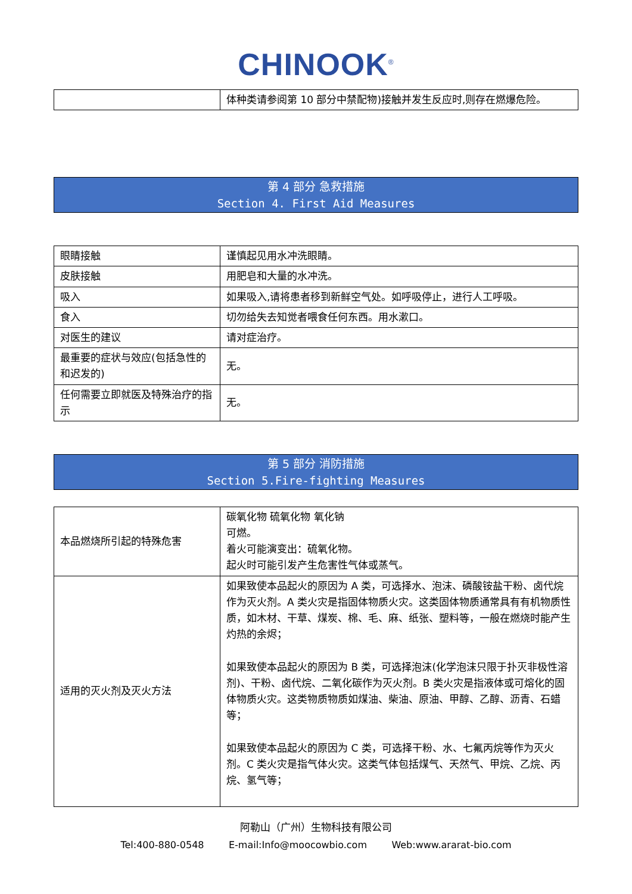CHINOOK<sup>®</sup>
| | 体种类请参阅第 10 部分中禁配物)接触并发生反应时,则存在燃爆危险。 |
第 4 部分 急救措施
Section 4. First Aid Measures
| 眼睛接触 | 谨慎起见用水冲洗眼睛。 |
| 皮肤接触 | 用肥皂和大量的水冲洗。 |
| 吸入 | 如果吸入,请将患者移到新鲜空气处。如呼吸停止，进行人工呼吸。 |
| 食入 | 切勿给失去知觉者喂食任何东西。用水漱口。 |
| 对医生的建议 | 请对症治疗。 |
| 最重要的症状与效应(包括急性的和迟发的) | 无。 |
| 任何需要立即就医及特殊治疗的指示 | 无。 |
第 5 部分 消防措施
Section 5.Fire-fighting Measures
| 本品燃烧所引起的特殊危害 | 碳氧化物 硫氧化物 氧化钠 可燃。 着火可能演变出：硫氧化物。 起火时可能引发产生危害性气体或蒸气。 |
| 适用的灭火剂及灭火方法 | 如果致使本品起火的原因为 A 类，可选择水、泡沫、磷酸铵盐干粉、卤代烷作为灭火剂。A 类火灾是指固体物质火灾。这类固体物质通常具有有机物质性质，如木材、干草、煤炭、棉、毛、麻、纸张、塑料等，一般在燃烧时能产生灼热的余烬； 如果致使本品起火的原因为 B 类，可选择泡沫(化学泡沫只限于扑灭非极性溶剂)、干粉、卤代烷、二氧化碳作为灭火剂。B 类火灾是指液体或可熔化的固体物质火灾。这类物质物质如煤油、柴油、原油、甲醇、乙醇、沥青、石蜡等； 如果致使本品起火的原因为 C 类，可选择干粉、水、七氟丙烷等作为灭火剂。C 类火灾是指气体火灾。这类气体包括煤气、天然气、甲烷、乙烷、丙烷、氢气等； |
阿勒山（广州）生物科技有限公司
Tel:400-880-0548 E-mail:Info@moocowbio.com Web:www.ararat-bio.com